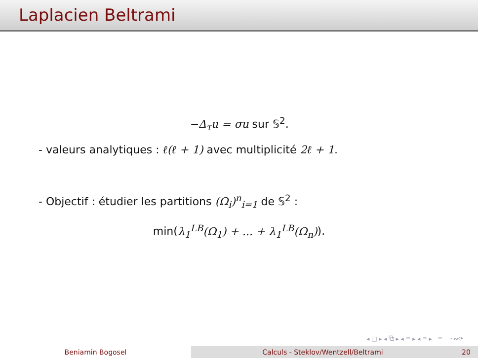Laplacien Beltrami
−Δ<sub>τ</sub>u = σu sur 𝕊<sup>2</sup>.
- valeurs analytiques : ℓ(ℓ + 1) avec multiplicité 2ℓ + 1.
- Objectif : étudier les partitions (Ω<sub>i</sub>)<sup>n</sup><sub>i=1</sub> de 𝕊<sup>2</sup> :
min(λ<sub>1</sub><sup>LB</sup>(Ω<sub>1</sub>) + ... + λ<sub>1</sub><sup>LB</sup>(Ω<sub>n</sub>)).
◂ □ ▸ ◂ ⧉ ▸ ◂ ≡ ▸ ◂ ≡ ▸ ≡ ∽∾⟳
Beniamin Bogosel Calculs - Steklov/Wentzell/Beltrami 20